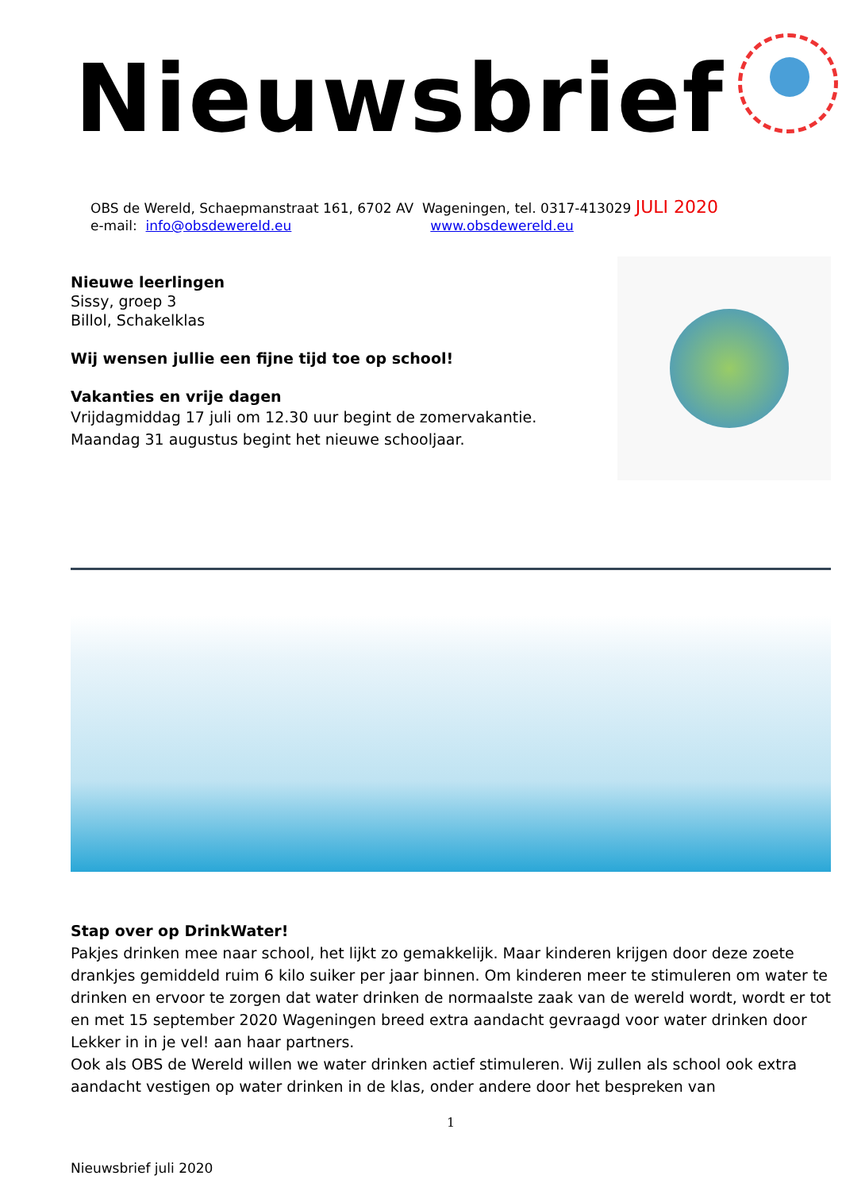Nieuwsbrief
OBS de Wereld, Schaepmanstraat 161, 6702 AV Wageningen, tel. 0317-413029 JULI 2020
e-mail: info@obsdewereld.eu www.obsdewereld.eu
Nieuwe leerlingen
Sissy, groep 3
Billol, Schakelklas
Wij wensen jullie een fijne tijd toe op school!
Vakanties en vrije dagen
Vrijdagmiddag 17 juli om 12.30 uur begint de zomervakantie.
Maandag 31 augustus begint het nieuwe schooljaar.
Stap over op DrinkWater!
Pakjes drinken mee naar school, het lijkt zo gemakkelijk. Maar kinderen krijgen door deze zoete drankjes gemiddeld ruim 6 kilo suiker per jaar binnen. Om kinderen meer te stimuleren om water te drinken en ervoor te zorgen dat water drinken de normaalste zaak van de wereld wordt, wordt er tot en met 15 september 2020 Wageningen breed extra aandacht gevraagd voor water drinken door Lekker in in je vel! aan haar partners.
Ook als OBS de Wereld willen we water drinken actief stimuleren. Wij zullen als school ook extra aandacht vestigen op water drinken in de klas, onder andere door het bespreken van
1
Nieuwsbrief juli 2020